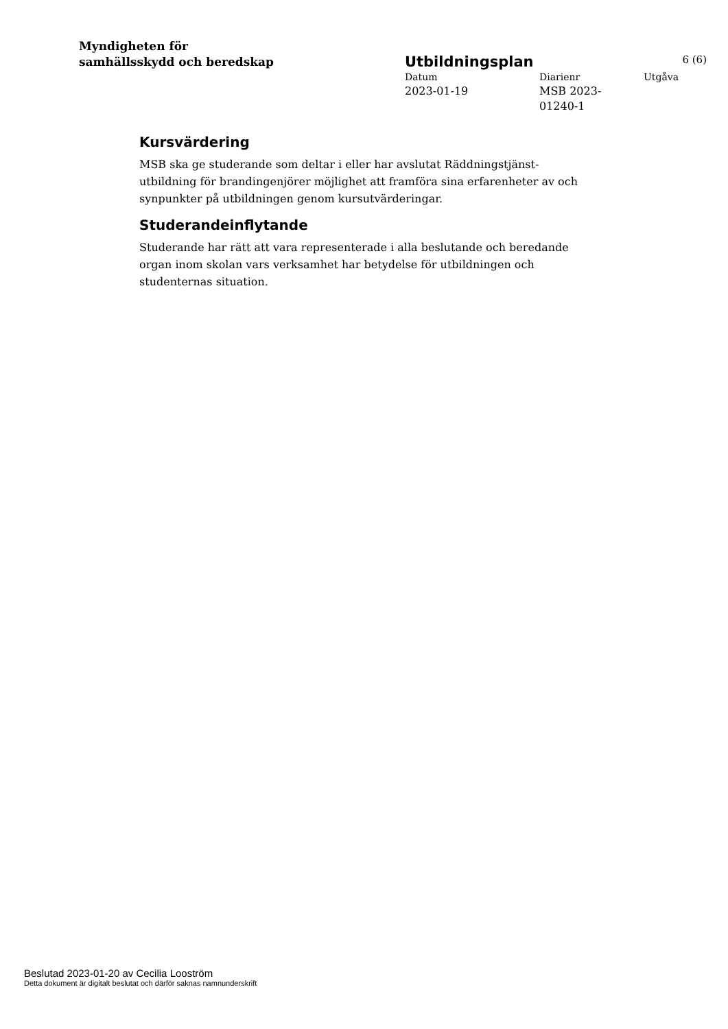Myndigheten för
samhällsskydd och beredskap
Utbildningsplan 6 (6)
Datum
Diarienr
Utgåva
2023-01-19
MSB 2023-
01240-1
Kursvärdering
MSB ska ge studerande som deltar i eller har avslutat Räddningstjänst-utbildning för brandingenjörer möjlighet att framföra sina erfarenheter av och synpunkter på utbildningen genom kursutvärderingar.
Studerandeinflytande
Studerande har rätt att vara representerade i alla beslutande och beredande organ inom skolan vars verksamhet har betydelse för utbildningen och studenternas situation.
Beslutad 2023-01-20 av Cecilia Looström
Detta dokument är digitalt beslutat och därför saknas namnunderskrift